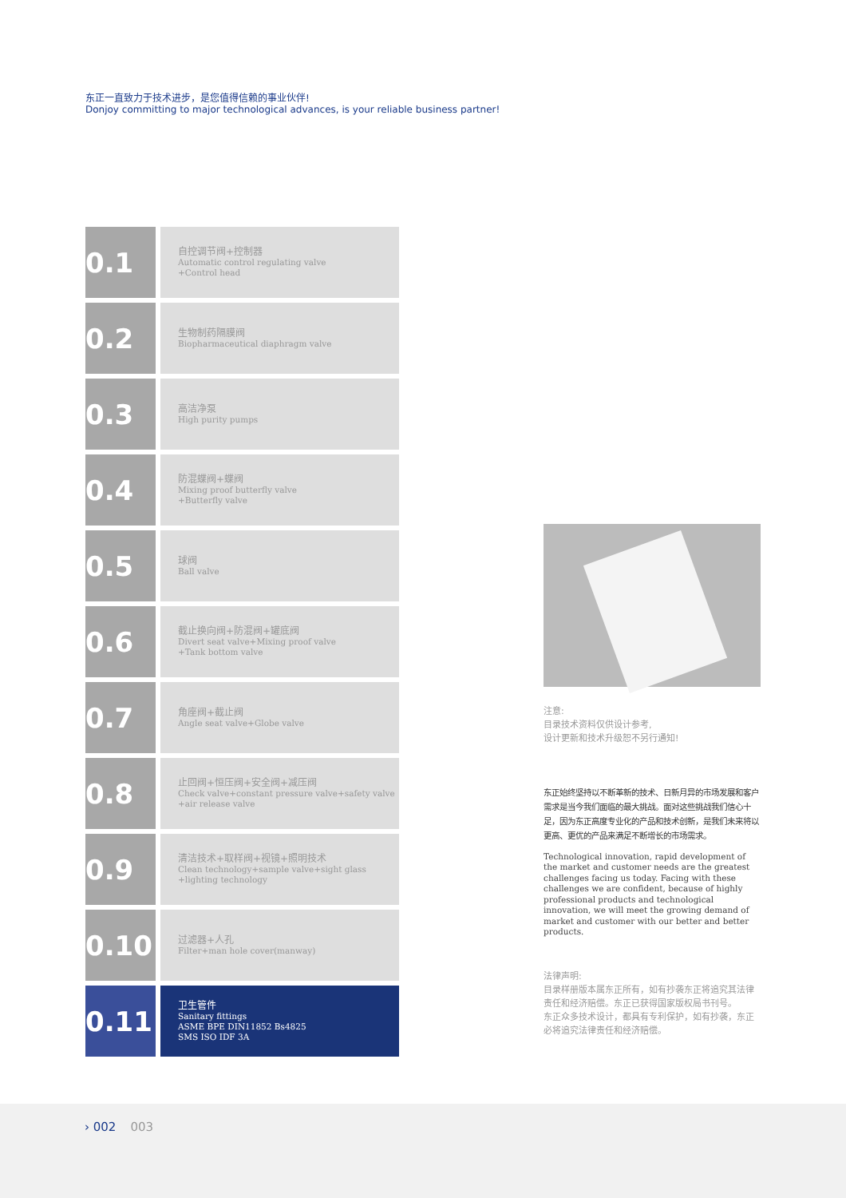东正一直致力于技术进步，是您值得信赖的事业伙伴!
Donjoy committing to major technological advances, is your reliable business partner!
0.1
自控调节阀+控制器
Automatic control regulating valve
+Control head
0.2
生物制药隔膜阀
Biopharmaceutical diaphragm valve
0.3
高洁净泵
High purity pumps
0.4
防混蝶阀+蝶阀
Mixing proof butterfly valve
+Butterfly valve
0.5
球阀
Ball valve
0.6
截止换向阀+防混阀+罐底阀
Divert seat valve+Mixing proof valve
+Tank bottom valve
0.7
角座阀+截止阀
Angle seat valve+Globe valve
0.8
止回阀+恒压阀+安全阀+减压阀
Check valve+constant pressure valve+safety valve
+air release valve
0.9
清洁技术+取样阀+视镜+照明技术
Clean technology+sample valve+sight glass
+lighting technology
0.10
过滤器+人孔
Filter+man hole cover(manway)
0.11
卫生管件
Sanitary fittings
ASME BPE DIN11852 Bs4825
SMS ISO IDF 3A
注意:
目录技术资料仅供设计参考,
设计更新和技术升级恕不另行通知!
东正始终坚持以不断革新的技术、日新月异的市场发展和客户需求是当今我们面临的最大挑战。面对这些挑战我们信心十足，因为东正高度专业化的产品和技术创新，是我们未来将以更高、更优的产品来满足不断增长的市场需求。
Technological innovation, rapid development of the market and customer needs are the greatest challenges facing us today. Facing with these challenges we are confident, because of highly professional products and technological innovation, we will meet the growing demand of market and customer with our better and better products.
法律声明:
目录样册版本属东正所有，如有抄袭东正将追究其法律责任和经济赔偿。东正已获得国家版权局书刊号。
东正众多技术设计，都具有专利保护，如有抄袭，东正必将追究法律责任和经济赔偿。
› 002 003